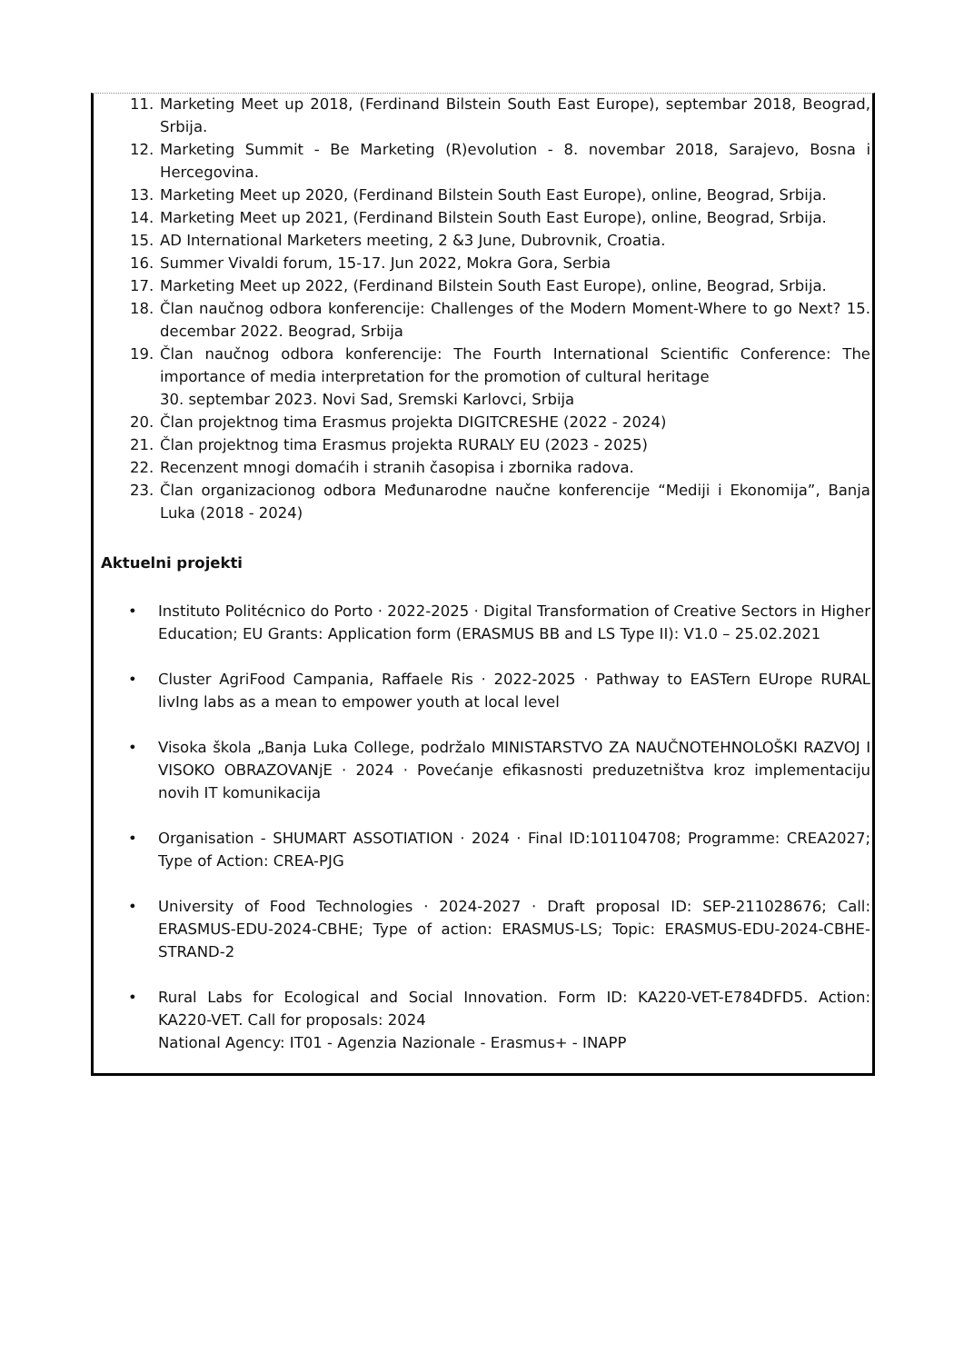11. Marketing Meet up 2018, (Ferdinand Bilstein South East Europe), septembar 2018, Beograd, Srbija.
12. Marketing Summit - Be Marketing (R)evolution - 8. novembar 2018, Sarajevo, Bosna i Hercegovina.
13. Marketing Meet up 2020, (Ferdinand Bilstein South East Europe), online, Beograd, Srbija.
14. Marketing Meet up 2021, (Ferdinand Bilstein South East Europe), online, Beograd, Srbija.
15. AD International Marketers meeting, 2 &3 June, Dubrovnik, Croatia.
16. Summer Vivaldi forum, 15-17. Jun 2022, Mokra Gora, Serbia
17. Marketing Meet up 2022, (Ferdinand Bilstein South East Europe), online, Beograd, Srbija.
18. Član naučnog odbora konferencije: Challenges of the Modern Moment-Where to go Next? 15. decembar 2022. Beograd, Srbija
19. Član naučnog odbora konferencije: The Fourth International Scientific Conference: The importance of media interpretation for the promotion of cultural heritage
30. septembar 2023. Novi Sad, Sremski Karlovci, Srbija
20. Član projektnog tima Erasmus projekta DIGITCRESHE (2022 - 2024)
21. Član projektnog tima Erasmus projekta RURALY EU (2023 - 2025)
22. Recenzent mnogi domaćih i stranih časopisa i zbornika radova.
23. Član organizacionog odbora Međunarodne naučne konferencije “Mediji i Ekonomija”, Banja Luka (2018 - 2024)
Aktuelni projekti
• Instituto Politécnico do Porto · 2022-2025 · Digital Transformation of Creative Sectors in Higher Education; EU Grants: Application form (ERASMUS BB and LS Type II): V1.0 – 25.02.2021
• Cluster AgriFood Campania, Raffaele Ris · 2022-2025 · Pathway to EASTern EUrope RURAL livIng labs as a mean to empower youth at local level
• Visoka škola „Banja Luka College, podržalo MINISTARSTVO ZA NAUČNOTEHNOLOŠKI RAZVOJ I VISOKO OBRAZOVANjE · 2024 · Povećanje efikasnosti preduzetništva kroz implementaciju novih IT komunikacija
• Organisation - SHUMART ASSOTIATION · 2024 · Final ID:101104708; Programme: CREA2027; Type of Action: CREA-PJG
• University of Food Technologies · 2024-2027 · Draft proposal ID: SEP-211028676; Call: ERASMUS-EDU-2024-CBHE; Type of action: ERASMUS-LS; Topic: ERASMUS-EDU-2024-CBHE-STRAND-2
• Rural Labs for Ecological and Social Innovation. Form ID: KA220-VET-E784DFD5. Action: KA220-VET. Call for proposals: 2024
National Agency: IT01 - Agenzia Nazionale - Erasmus+ - INAPP